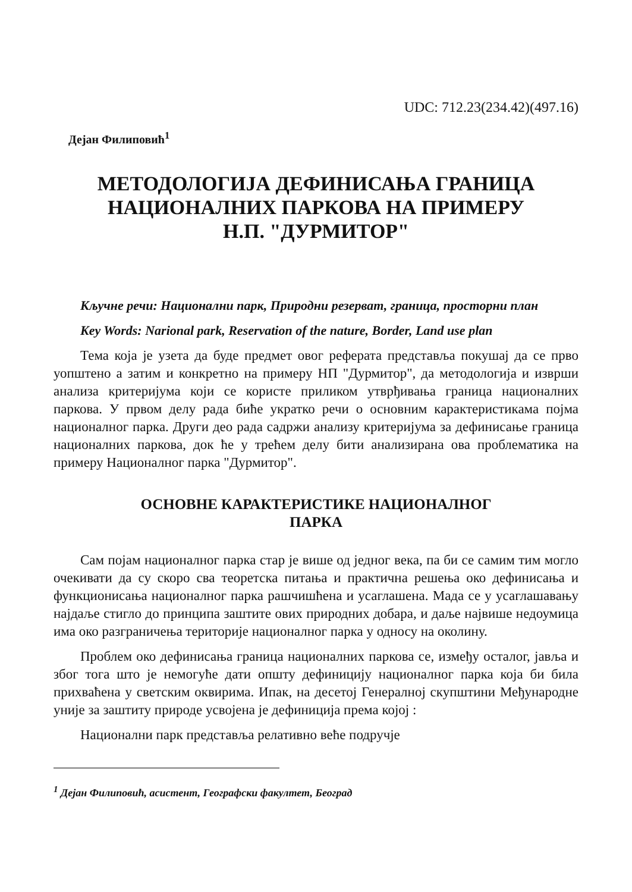UDC: 712.23(234.42)(497.16)
Дејан Филиповић<sup>1</sup>
МЕТОДОЛОГИЈА ДЕФИНИСАЊА ГРАНИЦА
НАЦИОНАЛНИХ ПАРКОВА НА ПРИМЕРУ
Н.П. "ДУРМИТОР"
Кључне речи: Национални парк, Природни резерват, граница, просторни план
Key Words: Narional park, Reservation of the nature, Border, Land use plan
Тема која је узета да буде предмет овог реферата представља покушај да се прво уопштено а затим и конкретно на примеру НП "Дурмитор", да методологија и изврши анализа критеријума који се користе приликом утврђивања граница националних паркова. У првом делу рада биће укратко речи о основним карактеристикама појма националног парка. Други део рада садржи анализу критеријума за дефинисање граница националних паркова, док ће у трећем делу бити анализирана ова проблематика на примеру Националног парка "Дурмитор".
ОСНОВНЕ КАРАКТЕРИСТИКЕ НАЦИОНАЛНОГ
ПАРКА
Сам појам националног парка стар је више од једног века, па би се самим тим могло очекивати да су скоро сва теоретска питања и практична решења око дефинисања и функционисања националног парка рашчишћена и усаглашена. Мада се у усаглашавању најдаље стигло до принципа заштите ових природних добара, и даље највише недоумица има око разграничења територије националног парка у односу на околину.
Проблем око дефинисања граница националних паркова се, између осталог, јавља и због тога што је немогуће дати општу дефиницију националног парка која би била прихваћена у светским оквирима. Ипак, на десетој Генералној скупштини Међународне уније за заштиту природе усвојена је дефиниција према којој :
Национални парк представља релативно веће подручје
<sup>1</sup> Дејан Филиповић, асистент, Географски факултет, Београд